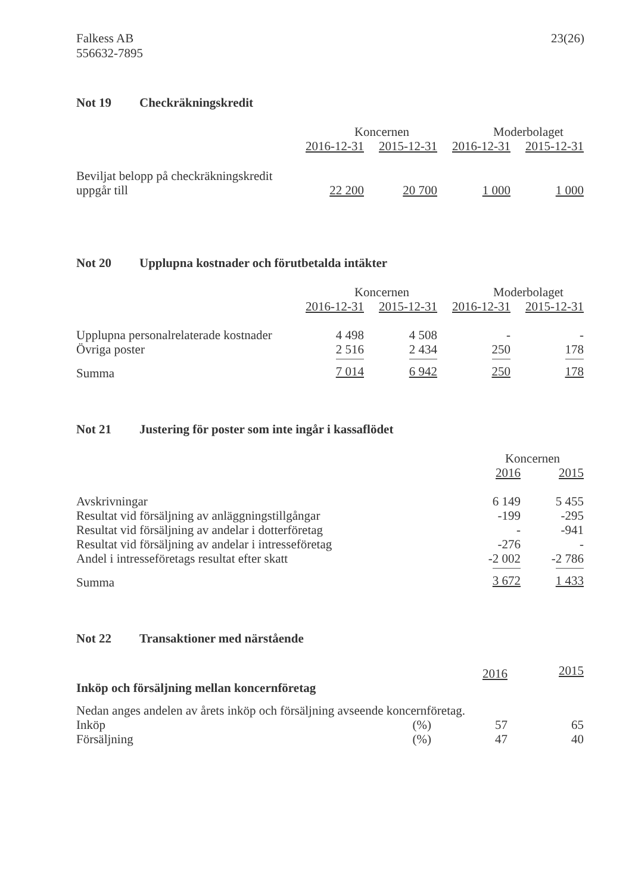Falkess AB
556632-7895
23(26)
Not 19 Checkräkningskredit
| | Koncernen | | Moderbolaget | |
| --- | --- | --- | --- | --- |
| | 2016-12-31 | 2015-12-31 | 2016-12-31 | 2015-12-31 |
| Beviljat belopp på checkräkningskredit uppgår till | 22 200 | 20 700 | 1 000 | 1 000 |
Not 20 Upplupna kostnader och förutbetalda intäkter
| | Koncernen | | Moderbolaget | |
| --- | --- | --- | --- | --- |
| | 2016-12-31 | 2015-12-31 | 2016-12-31 | 2015-12-31 |
| Upplupna personalrelaterade kostnader | 4 498 | 4 508 | - | - |
| Övriga poster | 2 516 | 2 434 | 250 | 178 |
| Summa | 7 014 | 6 942 | 250 | 178 |
Not 21 Justering för poster som inte ingår i kassaflödet
| | Koncernen | |
| --- | --- | --- |
| | 2016 | 2015 |
| Avskrivningar | 6 149 | 5 455 |
| Resultat vid försäljning av anläggningstillgångar | -199 | -295 |
| Resultat vid försäljning av andelar i dotterföretag | - | -941 |
| Resultat vid försäljning av andelar i intresseföretag | -276 | - |
| Andel i intresseföretags resultat efter skatt | -2 002 | -2 786 |
| Summa | 3 672 | 1 433 |
Not 22 Transaktioner med närstående
| | | 2016 | 2015 |
| Inköp och försäljning mellan koncernföretag | | | |
| Nedan anges andelen av årets inköp och försäljning avseende koncernföretag. | | | |
| Inköp | (%) | 57 | 65 |
| Försäljning | (%) | 47 | 40 |